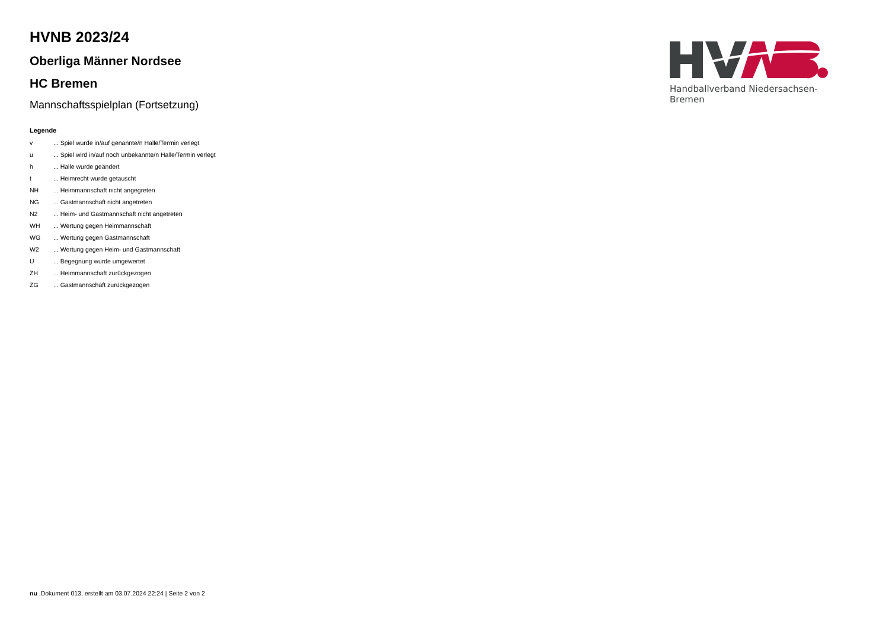HVNB 2023/24
Oberliga Männer Nordsee
HC Bremen
Mannschaftsspielplan (Fortsetzung)
Legende
| v | ... Spiel wurde in/auf genannte/n Halle/Termin verlegt |
| u | ... Spiel wird in/auf noch unbekannte/n Halle/Termin verlegt |
| h | ... Halle wurde geändert |
| t | ... Heimrecht wurde getauscht |
| NH | ... Heimmannschaft nicht angegreten |
| NG | ... Gastmannschaft nicht angetreten |
| N2 | ... Heim- und Gastmannschaft nicht angetreten |
| WH | ... Wertung gegen Heimmannschaft |
| WG | ... Wertung gegen Gastmannschaft |
| W2 | ... Wertung gegen Heim- und Gastmannschaft |
| U | ... Begegnung wurde umgewertet |
| ZH | ... Heimmannschaft zurückgezogen |
| ZG | ... Gastmannschaft zurückgezogen |
Handballverband Niedersachsen-Bremen
nu .Dokument 013, erstellt am 03.07.2024 22:24 | Seite 2 von 2